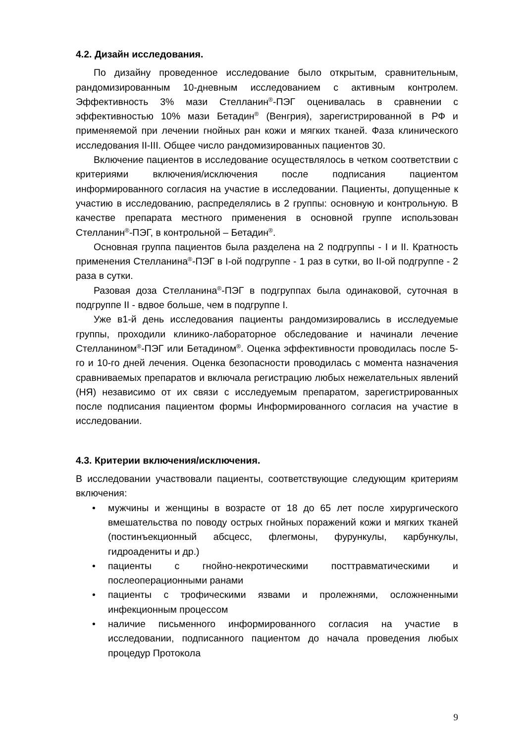4.2. Дизайн исследования.
По дизайну проведенное исследование было открытым, сравнительным, рандомизированным 10-дневным исследованием с активным контролем. Эффективность 3% мази Стелланин<sup>®</sup>-ПЭГ оценивалась в сравнении с эффективностью 10% мази Бетадин<sup>®</sup> (Венгрия), зарегистрированной в РФ и применяемой при лечении гнойных ран кожи и мягких тканей. Фаза клинического исследования II-III. Общее число рандомизированных пациентов 30.
Включение пациентов в исследование осуществлялось в четком соответствии с критериями включения/исключения после подписания пациентом информированного согласия на участие в исследовании. Пациенты, допущенные к участию в исследованию, распределялись в 2 группы: основную и контрольную. В качестве препарата местного применения в основной группе использован Стелланин<sup>®</sup>-ПЭГ, в контрольной – Бетадин<sup>®</sup>.
Основная группа пациентов была разделена на 2 подгруппы - I и II. Кратность применения Стелланина<sup>®</sup>-ПЭГ в I-ой подгруппе - 1 раз в сутки, во II-ой подгруппе - 2 раза в сутки.
Разовая доза Стелланина<sup>®</sup>-ПЭГ в подгруппах была одинаковой, суточная в подгруппе II - вдвое больше, чем в подгруппе I.
Уже в1-й день исследования пациенты рандомизировались в исследуемые группы, проходили клинико-лабораторное обследование и начинали лечение Стелланином<sup>®</sup>-ПЭГ или Бетадином<sup>®</sup>. Оценка эффективности проводилась после 5-го и 10-го дней лечения. Оценка безопасности проводилась с момента назначения сравниваемых препаратов и включала регистрацию любых нежелательных явлений (НЯ) независимо от их связи с исследуемым препаратом, зарегистрированных после подписания пациентом формы Информированного согласия на участие в исследовании.
4.3. Критерии включения/исключения.
В исследовании участвовали пациенты, соответствующие следующим критериям включения:
• мужчины и женщины в возрасте от 18 до 65 лет после хирургического вмешательства по поводу острых гнойных поражений кожи и мягких тканей (постинъекционный абсцесс, флегмоны, фурункулы, карбункулы, гидроадениты и др.)
• пациенты с гнойно-некротическими посттравматическими и послеоперационными ранами
• пациенты с трофическими язвами и пролежнями, осложненными инфекционным процессом
• наличие письменного информированного согласия на участие в исследовании, подписанного пациентом до начала проведения любых процедур Протокола
9